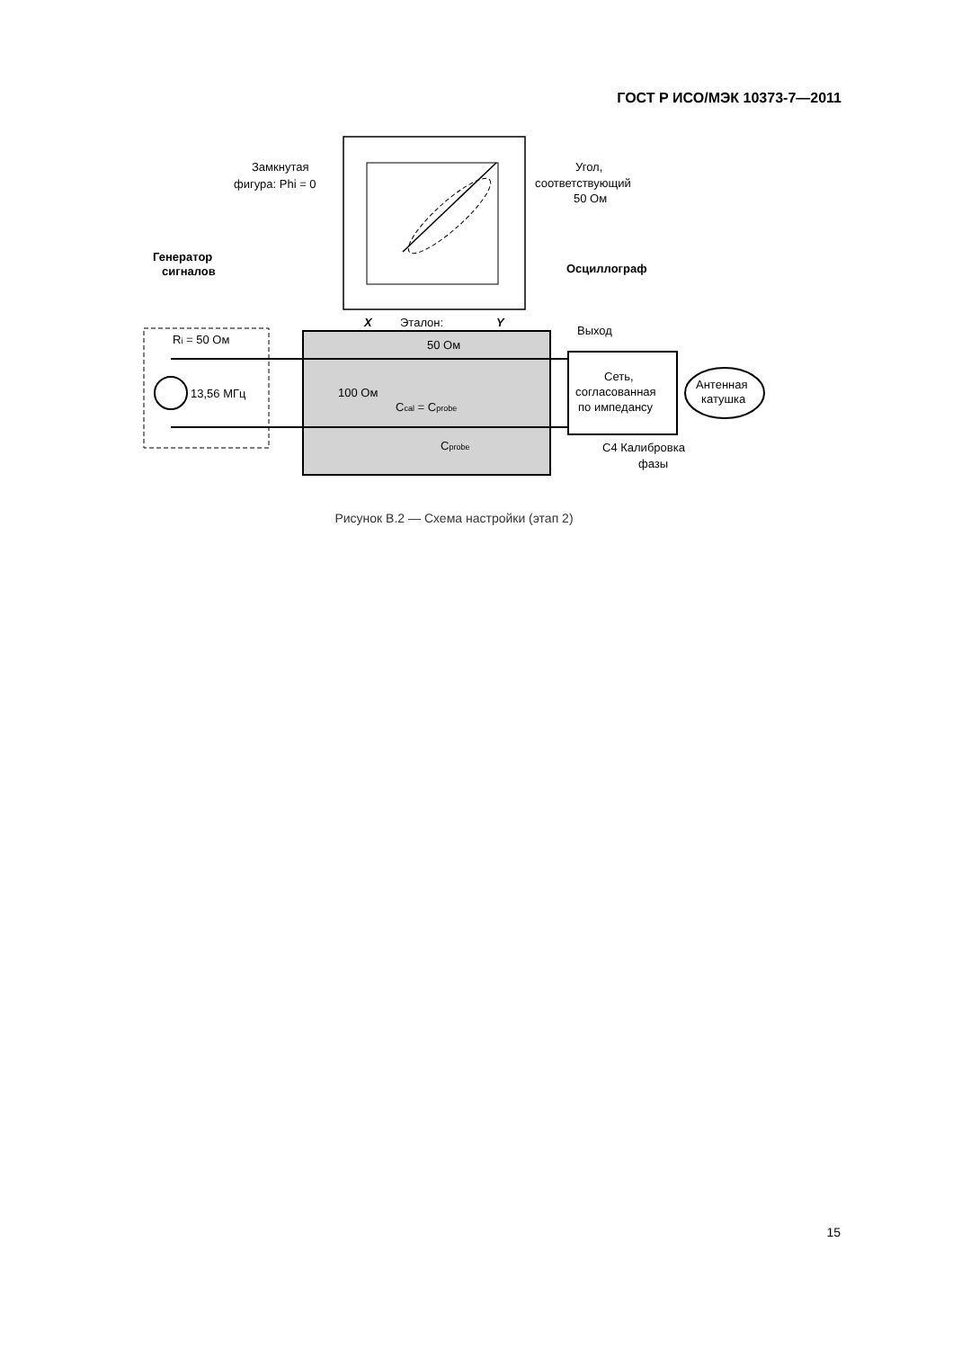ГОСТ Р ИСО/МЭК 10373-7—2011
Генератор
сигналов
Замкнутая
фигура: Phi = 0
Угол,
соответствующий
50 Ом
Осциллограф
X
Эталон:
Y
Выход
Ri = 50 Ом
13,56 МГц
50 Ом
100 Ом
Ccal = Cprobe
Cprobe
Сеть,
согласованная
по импедансу
Антенная
катушка
C4 Калибровка
фазы
Рисунок В.2 — Схема настройки (этап 2)
15